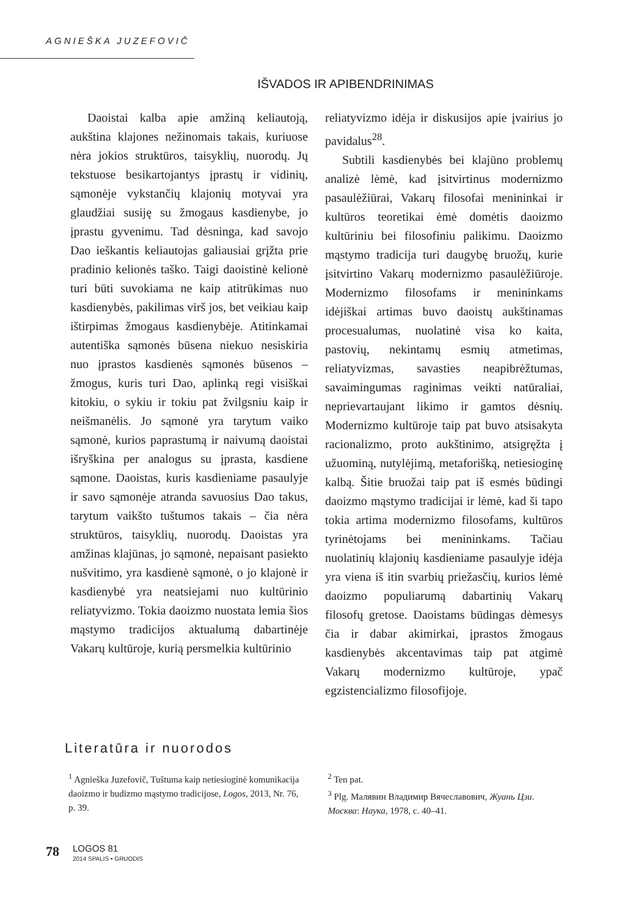AGNIEŠKA JUZEFOVIČ
IŠVADOS IR APIBENDRINIMAS
Daoistai kalba apie amžiną keliautoją, aukština klajones nežinomais takais, kuriuose nėra jokios struktūros, taisyklių, nuorodų. Jų tekstuose besikartojantys įprastų ir vidinių, sąmonėje vykstančių klajonių motyvai yra glaudžiai susiję su žmogaus kasdienybe, jo įprastu gyvenimu. Tad dėsninga, kad savojo Dao ieškantis keliautojas galiausiai grįžta prie pradinio kelionės taško. Taigi daoistinė kelionė turi būti suvokiama ne kaip atitrūkimas nuo kasdienybės, pakilimas virš jos, bet veikiau kaip ištirpimas žmogaus kasdienybėje. Atitinkamai autentiška sąmonės būsena niekuo nesiskiria nuo įprastos kasdienės sąmonės būsenos – žmogus, kuris turi Dao, aplinką regi visiškai kitokiu, o sykiu ir tokiu pat žvilgsniu kaip ir neišmanėlis. Jo sąmonė yra tarytum vaiko sąmonė, kurios paprastumą ir naivumą daoistai išryškina per analogus su įprasta, kasdiene sąmone. Daoistas, kuris kasdieniame pasaulyje ir savo sąmonėje atranda savuosius Dao takus, tarytum vaikšto tuštumos takais – čia nėra struktūros, taisyklių, nuorodų. Daoistas yra amžinas klajūnas, jo sąmonė, nepaisant pasiekto nušvitimo, yra kasdienė sąmonė, o jo klajonė ir kasdienybė yra neatsiejami nuo kultūrinio reliatyvizmo. Tokia daoizmo nuostata lemia šios mąstymo tradicijos aktualumą dabartinėje Vakarų kultūroje, kurią persmelkia kultūrinio
reliatyvizmo idėja ir diskusijos apie įvairius jo pavidalus<sup>28</sup>.
Subtili kasdienybės bei klajūno problemų analizė lėmė, kad įsitvirtinus modernizmo pasaulėžiūrai, Vakarų filosofai menininkai ir kultūros teoretikai ėmė domėtis daoizmo kultūriniu bei filosofiniu palikimu. Daoizmo mąstymo tradicija turi daugybę bruožų, kurie įsitvirtino Vakarų modernizmo pasaulėžiūroje. Modernizmo filosofams ir menininkams idėjiškai artimas buvo daoistų aukštinamas procesualumas, nuolatinė visa ko kaita, pastovių, nekintamų esmių atmetimas, reliatyvizmas, savasties neapibrėžtumas, savaimingumas raginimas veikti natūraliai, neprievartaujant likimo ir gamtos dėsnių. Modernizmo kultūroje taip pat buvo atsisakyta racionalizmo, proto aukštinimo, atsigręžta į užuominą, nutylėjimą, metaforišką, netiesioginę kalbą. Šitie bruožai taip pat iš esmės būdingi daoizmo mąstymo tradicijai ir lėmė, kad ši tapo tokia artima modernizmo filosofams, kultūros tyrinėtojams bei menininkams. Tačiau nuolatinių klajonių kasdieniame pasaulyje idėja yra viena iš itin svarbių priežasčių, kurios lėmė daoizmo populiarumą dabartinių Vakarų filosofų gretose. Daoistams būdingas dėmesys čia ir dabar akimirkai, įprastos žmogaus kasdienybės akcentavimas taip pat atgimė Vakarų modernizmo kultūroje, ypač egzistencializmo filosofijoje.
Literatūra ir nuorodos
<sup>1</sup> Agnieška Juzefovič, Tuštuma kaip netiesioginė komunikacija daoizmo ir budizmo mąstymo tradicijose, Logos, 2013, Nr. 76, p. 39.
<sup>2</sup> Ten pat.
<sup>3</sup> Plg. Малявин Владимир Вячеславович, Жуань Цзи. Москва: Наука, 1978, c. 40–41.
78 LOGOS 81
2014 SPALIS • GRUODIS